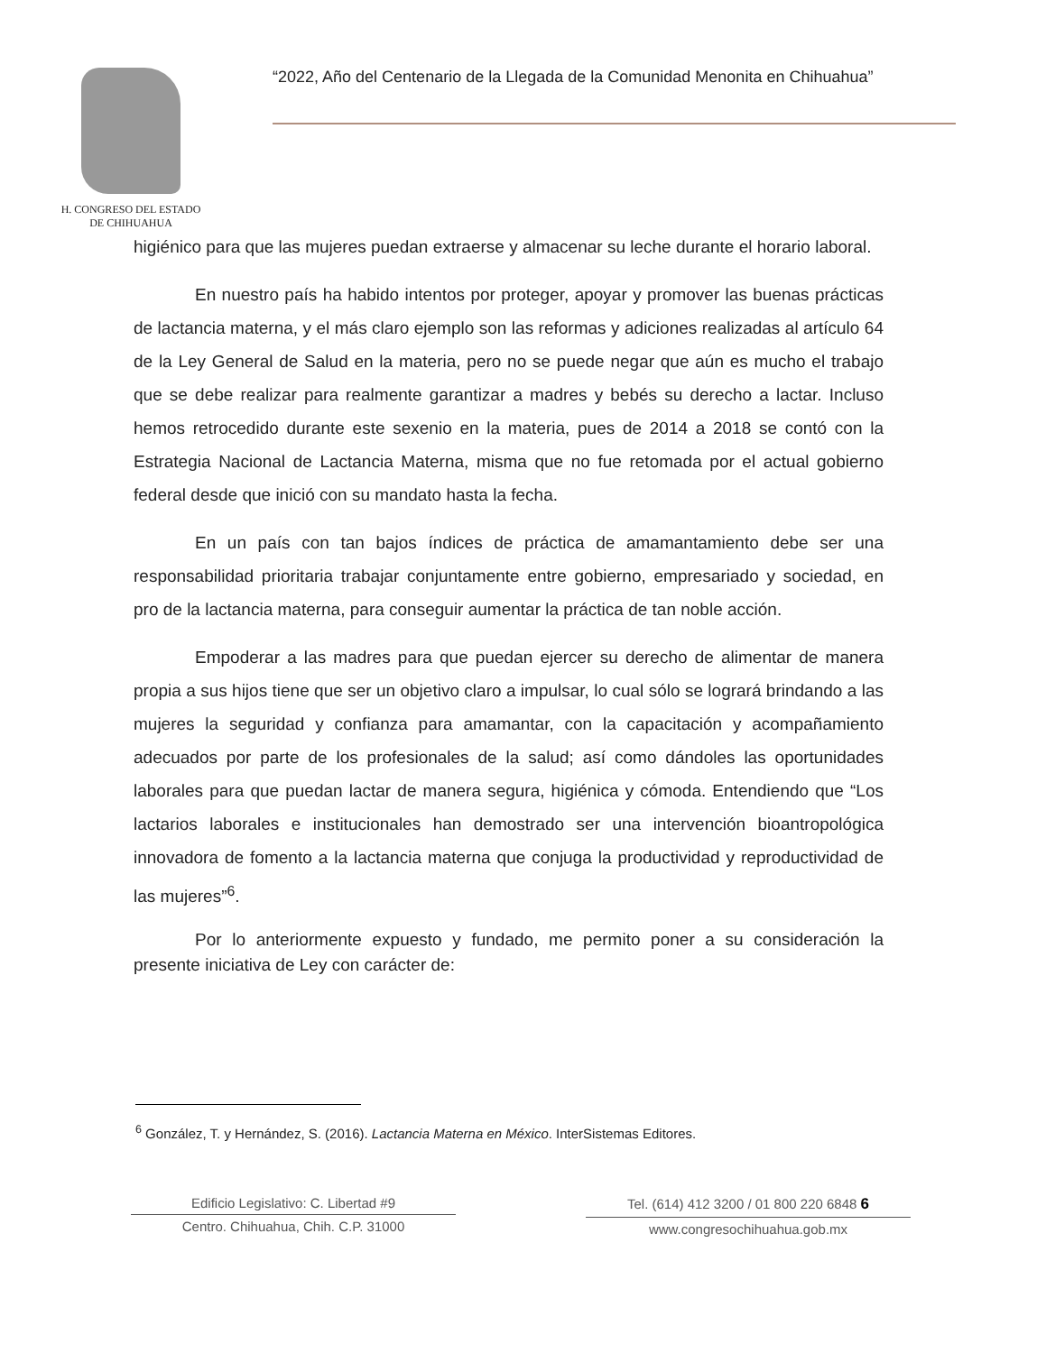H. CONGRESO DEL ESTADO
DE CHIHUAHUA
“2022, Año del Centenario de la Llegada de la Comunidad Menonita en Chihuahua”
higiénico para que las mujeres puedan extraerse y almacenar su leche durante el horario laboral.
En nuestro país ha habido intentos por proteger, apoyar y promover las buenas prácticas de lactancia materna, y el más claro ejemplo son las reformas y adiciones realizadas al artículo 64 de la Ley General de Salud en la materia, pero no se puede negar que aún es mucho el trabajo que se debe realizar para realmente garantizar a madres y bebés su derecho a lactar. Incluso hemos retrocedido durante este sexenio en la materia, pues de 2014 a 2018 se contó con la Estrategia Nacional de Lactancia Materna, misma que no fue retomada por el actual gobierno federal desde que inició con su mandato hasta la fecha.
En un país con tan bajos índices de práctica de amamantamiento debe ser una responsabilidad prioritaria trabajar conjuntamente entre gobierno, empresariado y sociedad, en pro de la lactancia materna, para conseguir aumentar la práctica de tan noble acción.
Empoderar a las madres para que puedan ejercer su derecho de alimentar de manera propia a sus hijos tiene que ser un objetivo claro a impulsar, lo cual sólo se logrará brindando a las mujeres la seguridad y confianza para amamantar, con la capacitación y acompañamiento adecuados por parte de los profesionales de la salud; así como dándoles las oportunidades laborales para que puedan lactar de manera segura, higiénica y cómoda. Entendiendo que “Los lactarios laborales e institucionales han demostrado ser una intervención bioantropológica innovadora de fomento a la lactancia materna que conjuga la productividad y reproductividad de las mujeres”<sup>6</sup>.
Por lo anteriormente expuesto y fundado, me permito poner a su consideración la presente iniciativa de Ley con carácter de:
<sup>6</sup> González, T. y Hernández, S. (2016). Lactancia Materna en México. InterSistemas Editores.
Edificio Legislativo: C. Libertad #9
Centro. Chihuahua, Chih. C.P. 31000
Tel. (614) 412 3200 / 01 800 220 6848 6
www.congresochihuahua.gob.mx